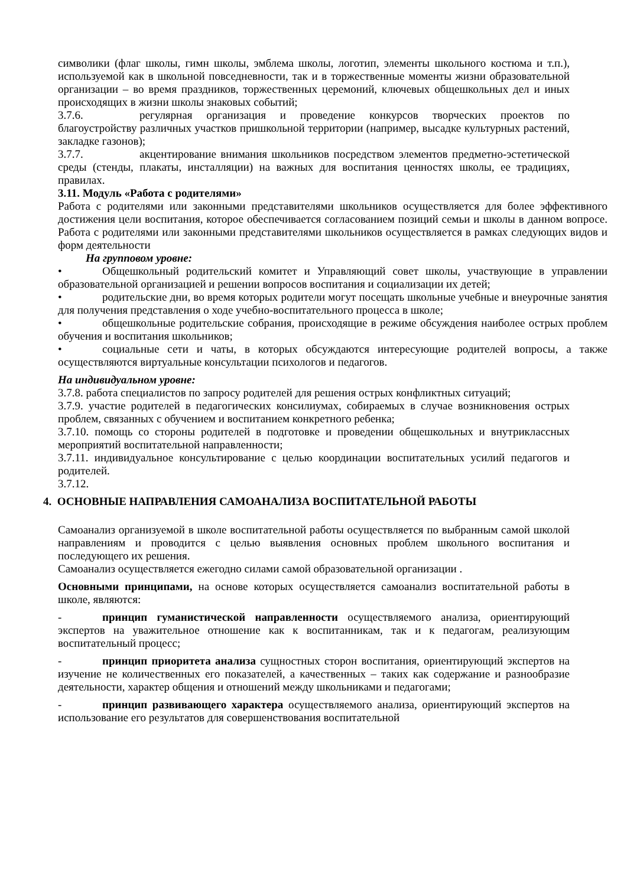символики (флаг школы, гимн школы, эмблема школы, логотип, элементы школьного костюма и т.п.), используемой как в школьной повседневности, так и в торжественные моменты жизни образовательной организации – во время праздников, торжественных церемоний, ключевых общешкольных дел и иных происходящих в жизни школы знаковых событий;
3.7.6. регулярная организация и проведение конкурсов творческих проектов по благоустройству различных участков пришкольной территории (например, высадке культурных растений, закладке газонов);
3.7.7. акцентирование внимания школьников посредством элементов предметно-эстетической среды (стенды, плакаты, инсталляции) на важных для воспитания ценностях школы, ее традициях, правилах.
3.11. Модуль «Работа с родителями»
Работа с родителями или законными представителями школьников осуществляется для более эффективного достижения цели воспитания, которое обеспечивается согласованием позиций семьи и школы в данном вопросе. Работа с родителями или законными представителями школьников осуществляется в рамках следующих видов и форм деятельности
На групповом уровне:
• Общешкольный родительский комитет и Управляющий совет школы, участвующие в управлении образовательной организацией и решении вопросов воспитания и социализации их детей;
• родительские дни, во время которых родители могут посещать школьные учебные и внеурочные занятия для получения представления о ходе учебно-воспитательного процесса в школе;
• общешкольные родительские собрания, происходящие в режиме обсуждения наиболее острых проблем обучения и воспитания школьников;
• социальные сети и чаты, в которых обсуждаются интересующие родителей вопросы, а также осуществляются виртуальные консультации психологов и педагогов.
На индивидуальном уровне:
3.7.8. работа специалистов по запросу родителей для решения острых конфликтных ситуаций;
3.7.9. участие родителей в педагогических консилиумах, собираемых в случае возникновения острых проблем, связанных с обучением и воспитанием конкретного ребенка;
3.7.10. помощь со стороны родителей в подготовке и проведении общешкольных и внутриклассных мероприятий воспитательной направленности;
3.7.11. индивидуальное консультирование с целью координации воспитательных усилий педагогов и родителей.
3.7.12.
4. ОСНОВНЫЕ НАПРАВЛЕНИЯ САМОАНАЛИЗА ВОСПИТАТЕЛЬНОЙ РАБОТЫ
Самоанализ организуемой в школе воспитательной работы осуществляется по выбранным самой школой направлениям и проводится с целью выявления основных проблем школьного воспитания и последующего их решения.
Самоанализ осуществляется ежегодно силами самой образовательной организации .
Основными принципами, на основе которых осуществляется самоанализ воспитательной работы в школе, являются:
- принцип гуманистической направленности осуществляемого анализа, ориентирующий экспертов на уважительное отношение как к воспитанникам, так и к педагогам, реализующим воспитательный процесс;
- принцип приоритета анализа сущностных сторон воспитания, ориентирующий экспертов на изучение не количественных его показателей, а качественных – таких как содержание и разнообразие деятельности, характер общения и отношений между школьниками и педагогами;
- принцип развивающего характера осуществляемого анализа, ориентирующий экспертов на использование его результатов для совершенствования воспитательной